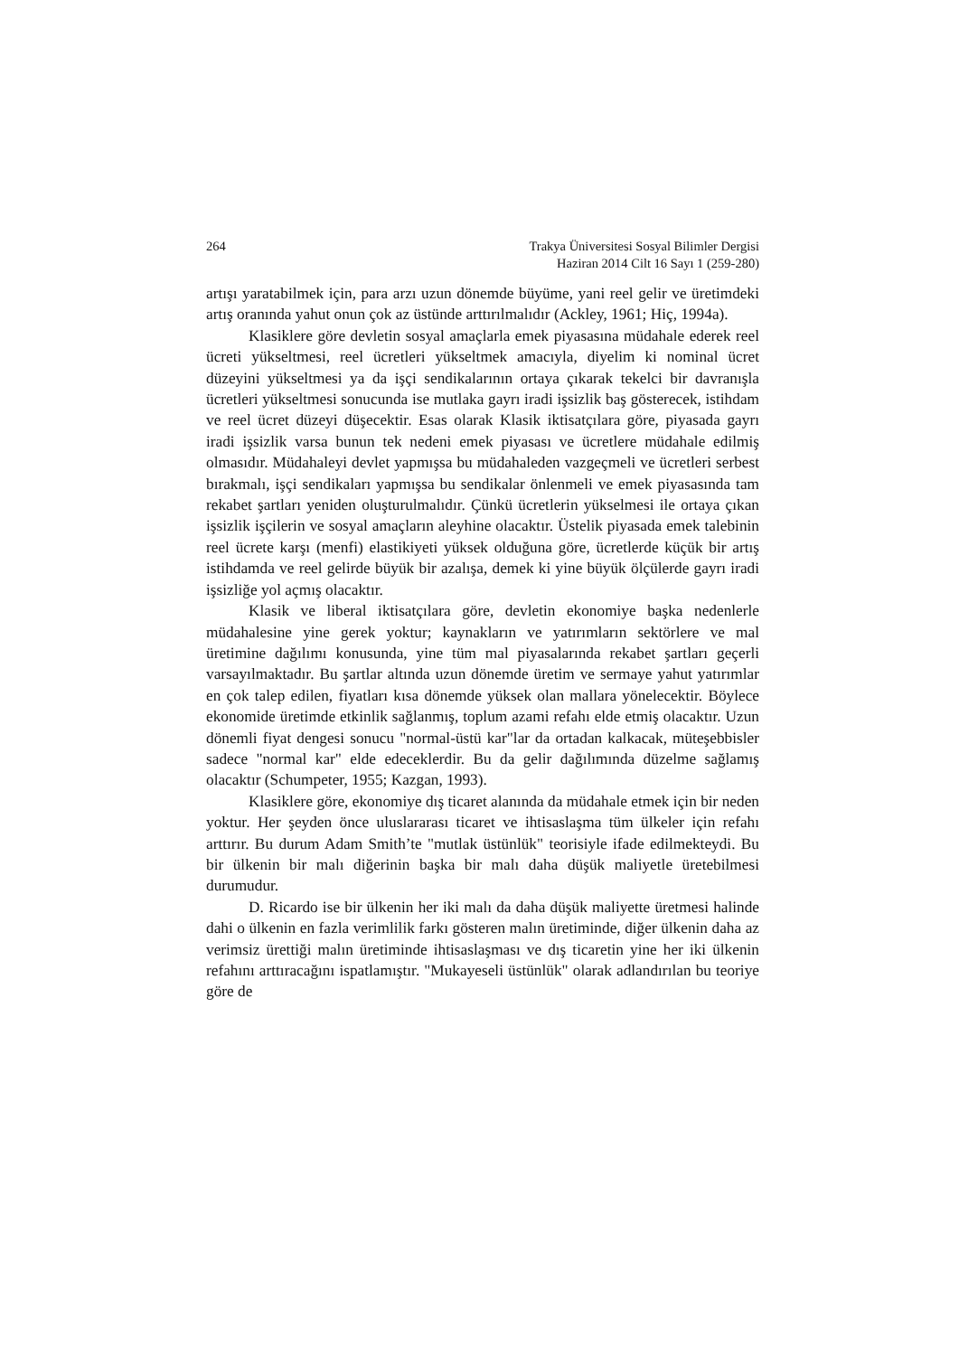264 Trakya Üniversitesi Sosyal Bilimler Dergisi
Haziran 2014 Cilt 16 Sayı 1 (259-280)
artışı yaratabilmek için, para arzı uzun dönemde büyüme, yani reel gelir ve üretimdeki artış oranında yahut onun çok az üstünde arttırılmalıdır (Ackley, 1961; Hiç, 1994a).
Klasiklere göre devletin sosyal amaçlarla emek piyasasına müdahale ederek reel ücreti yükseltmesi, reel ücretleri yükseltmek amacıyla, diyelim ki nominal ücret düzeyini yükseltmesi ya da işçi sendikalarının ortaya çıkarak tekelci bir davranışla ücretleri yükseltmesi sonucunda ise mutlaka gayrı iradi işsizlik baş gösterecek, istihdam ve reel ücret düzeyi düşecektir. Esas olarak Klasik iktisatçılara göre, piyasada gayrı iradi işsizlik varsa bunun tek nedeni emek piyasası ve ücretlere müdahale edilmiş olmasıdır. Müdahaleyi devlet yapmışsa bu müdahaleden vazgeçmeli ve ücretleri serbest bırakmalı, işçi sendikaları yapmışsa bu sendikalar önlenmeli ve emek piyasasında tam rekabet şartları yeniden oluşturulmalıdır. Çünkü ücretlerin yükselmesi ile ortaya çıkan işsizlik işçilerin ve sosyal amaçların aleyhine olacaktır. Üstelik piyasada emek talebinin reel ücrete karşı (menfi) elastikiyeti yüksek olduğuna göre, ücretlerde küçük bir artış istihdamda ve reel gelirde büyük bir azalışa, demek ki yine büyük ölçülerde gayrı iradi işsizliğe yol açmış olacaktır.
Klasik ve liberal iktisatçılara göre, devletin ekonomiye başka nedenlerle müdahalesine yine gerek yoktur; kaynakların ve yatırımların sektörlere ve mal üretimine dağılımı konusunda, yine tüm mal piyasalarında rekabet şartları geçerli varsayılmaktadır. Bu şartlar altında uzun dönemde üretim ve sermaye yahut yatırımlar en çok talep edilen, fiyatları kısa dönemde yüksek olan mallara yönelecektir. Böylece ekonomide üretimde etkinlik sağlanmış, toplum azami refahı elde etmiş olacaktır. Uzun dönemli fiyat dengesi sonucu "normal-üstü kar"lar da ortadan kalkacak, müteşebbisler sadece "normal kar" elde edeceklerdir. Bu da gelir dağılımında düzelme sağlamış olacaktır (Schumpeter, 1955; Kazgan, 1993).
Klasiklere göre, ekonomiye dış ticaret alanında da müdahale etmek için bir neden yoktur. Her şeyden önce uluslararası ticaret ve ihtisaslaşma tüm ülkeler için refahı arttırır. Bu durum Adam Smith’te "mutlak üstünlük" teorisiyle ifade edilmekteydi. Bu bir ülkenin bir malı diğerinin başka bir malı daha düşük maliyetle üretebilmesi durumudur.
D. Ricardo ise bir ülkenin her iki malı da daha düşük maliyette üretmesi halinde dahi o ülkenin en fazla verimlilik farkı gösteren malın üretiminde, diğer ülkenin daha az verimsiz ürettiği malın üretiminde ihtisaslaşması ve dış ticaretin yine her iki ülkenin refahını arttıracağını ispatlamıştır. "Mukayeseli üstünlük" olarak adlandırılan bu teoriye göre de